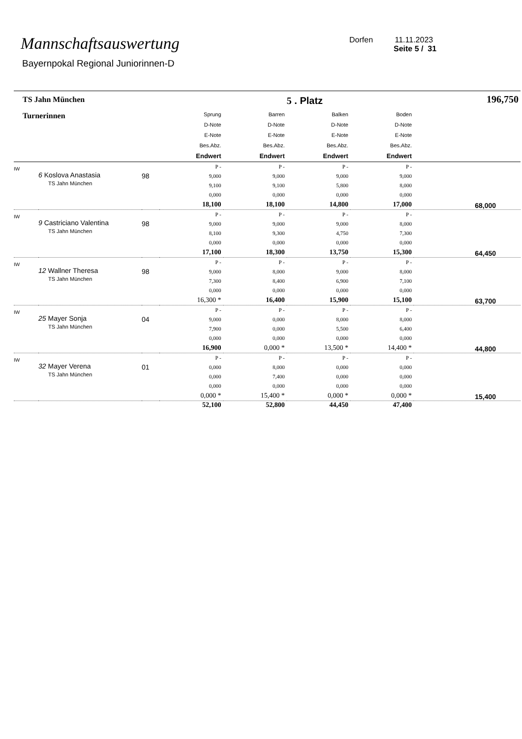Mannschaftsauswertung
Bayernpokal Regional Juniorinnen-D
Dorfen 11.11.2023
Seite 5 / 31
| TS Jahn München | | | | | 5 . Platz | | 196,750 |
| Turnerinnen | | | Sprung D-Note E-Note Bes.Abz. Endwert | Barren D-Note E-Note Bes.Abz. Endwert | Balken D-Note E-Note Bes.Abz. Endwert | Boden D-Note E-Note Bes.Abz. Endwert | |
| IW | 6 Koslova Anastasia TS Jahn München | 98 | P - 9,000 9,100 0,000 18,100 | P - 9,000 9,100 0,000 18,100 | P - 9,000 5,800 0,000 14,800 | P - 9,000 8,000 0,000 17,000 | 68,000 |
| IW | 9 Castriciano Valentina TS Jahn München | 98 | P - 9,000 8,100 0,000 17,100 | P - 9,000 9,300 0,000 18,300 | P - 9,000 4,750 0,000 13,750 | P - 8,000 7,300 0,000 15,300 | 64,450 |
| IW | 12 Wallner Theresa TS Jahn München | 98 | P - 9,000 7,300 0,000 16,300 * | P - 8,000 8,400 0,000 16,400 | P - 9,000 6,900 0,000 15,900 | P - 8,000 7,100 0,000 15,100 | 63,700 |
| IW | 25 Mayer Sonja TS Jahn München | 04 | P - 9,000 7,900 0,000 16,900 | P - 0,000 0,000 0,000 0,000 * | P - 8,000 5,500 0,000 13,500 * | P - 8,000 6,400 0,000 14,400 * | 44,800 |
| IW | 32 Mayer Verena TS Jahn München | 01 | P - 0,000 0,000 0,000 0,000 * | P - 8,000 7,400 0,000 15,400 * | P - 0,000 0,000 0,000 0,000 * | P - 0,000 0,000 0,000 0,000 * | 15,400 |
| | | | 52,100 | 52,800 | 44,450 | 47,400 | |